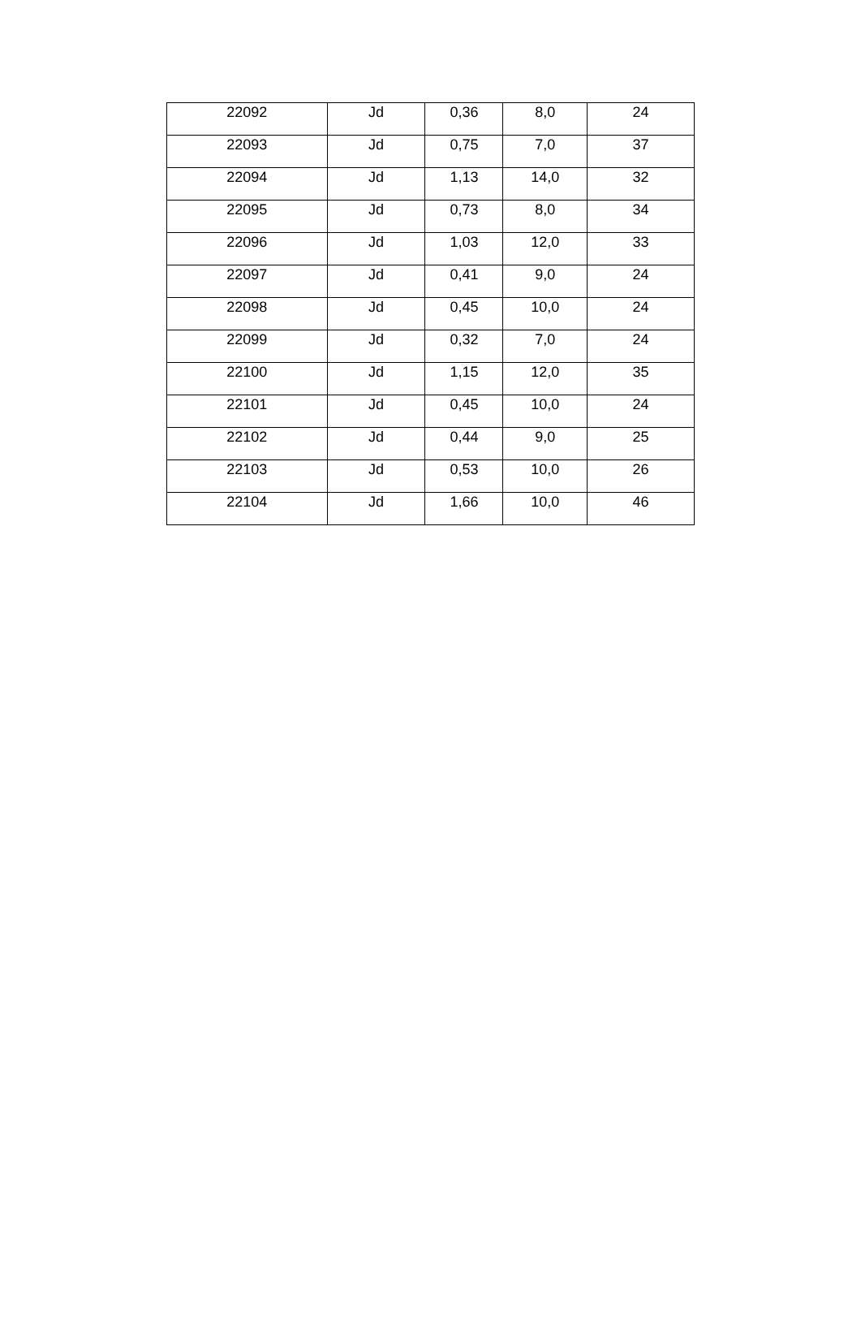| 22092 | Jd | 0,36 | 8,0 | 24 |
| 22093 | Jd | 0,75 | 7,0 | 37 |
| 22094 | Jd | 1,13 | 14,0 | 32 |
| 22095 | Jd | 0,73 | 8,0 | 34 |
| 22096 | Jd | 1,03 | 12,0 | 33 |
| 22097 | Jd | 0,41 | 9,0 | 24 |
| 22098 | Jd | 0,45 | 10,0 | 24 |
| 22099 | Jd | 0,32 | 7,0 | 24 |
| 22100 | Jd | 1,15 | 12,0 | 35 |
| 22101 | Jd | 0,45 | 10,0 | 24 |
| 22102 | Jd | 0,44 | 9,0 | 25 |
| 22103 | Jd | 0,53 | 10,0 | 26 |
| 22104 | Jd | 1,66 | 10,0 | 46 |